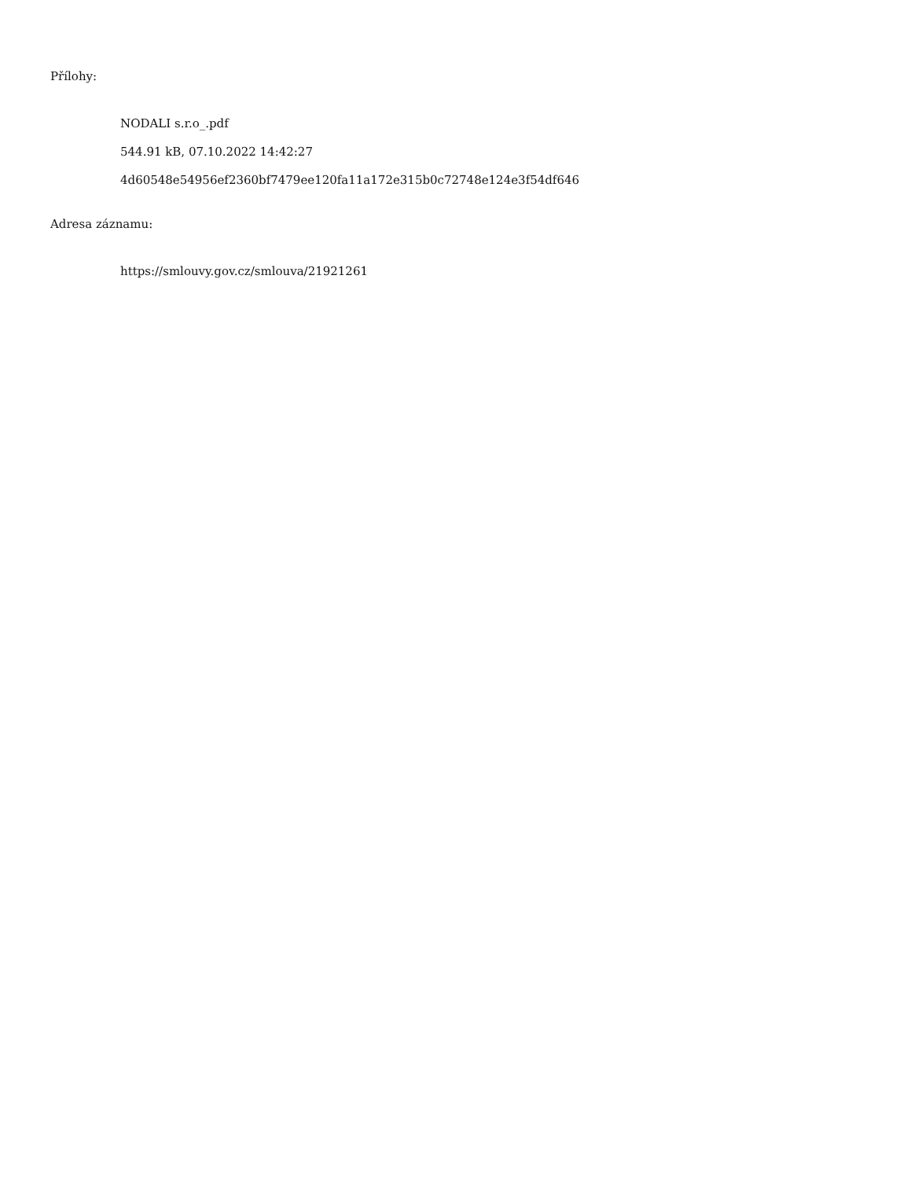Přílohy:
NODALI s.r.o_.pdf
544.91 kB, 07.10.2022 14:42:27
4d60548e54956ef2360bf7479ee120fa11a172e315b0c72748e124e3f54df646
Adresa záznamu:
https://smlouvy.gov.cz/smlouva/21921261